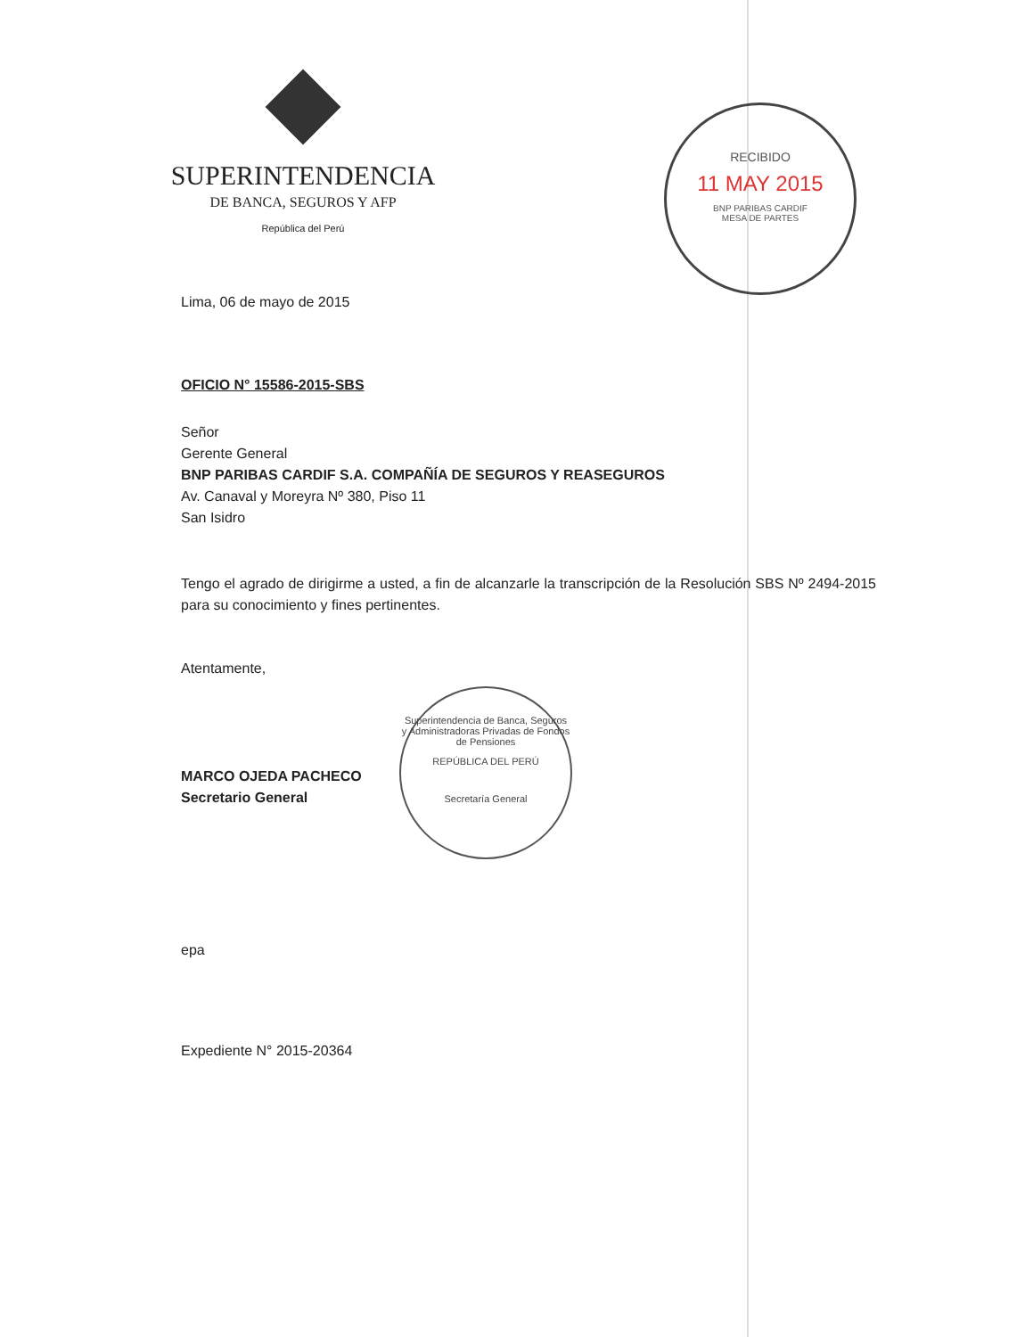SUPERINTENDENCIA
DE BANCA, SEGUROS Y AFP
República del Perú
RECIBIDO
11 MAY 2015
BNP PARIBAS CARDIF
MESA DE PARTES
Lima, 06 de mayo de 2015
OFICIO N° 15586-2015-SBS
Señor
Gerente General
BNP PARIBAS CARDIF S.A. COMPAÑÍA DE SEGUROS Y REASEGUROS
Av. Canaval y Moreyra Nº 380, Piso 11
San Isidro
Tengo el agrado de dirigirme a usted, a fin de alcanzarle la transcripción de la Resolución SBS Nº 2494-2015 para su conocimiento y fines pertinentes.
Atentamente,
MARCO OJEDA PACHECO
Secretario General
epa
Expediente N° 2015-20364
Superintendencia de Banca, Seguros y Administradoras Privadas de Fondos de Pensiones
REPÚBLICA DEL PERÚ
Secretaría General